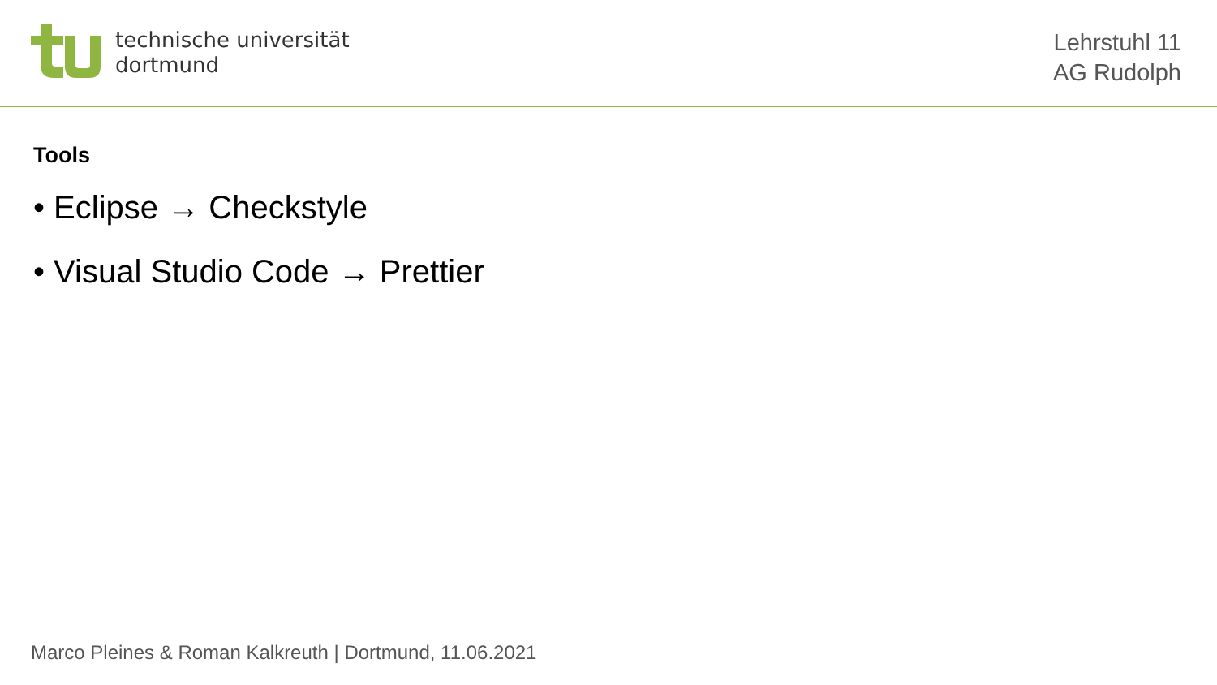technische universität
dortmund
Lehrstuhl 11
AG Rudolph
Tools
• Eclipse → Checkstyle
• Visual Studio Code → Prettier
Marco Pleines & Roman Kalkreuth | Dortmund, 11.06.2021